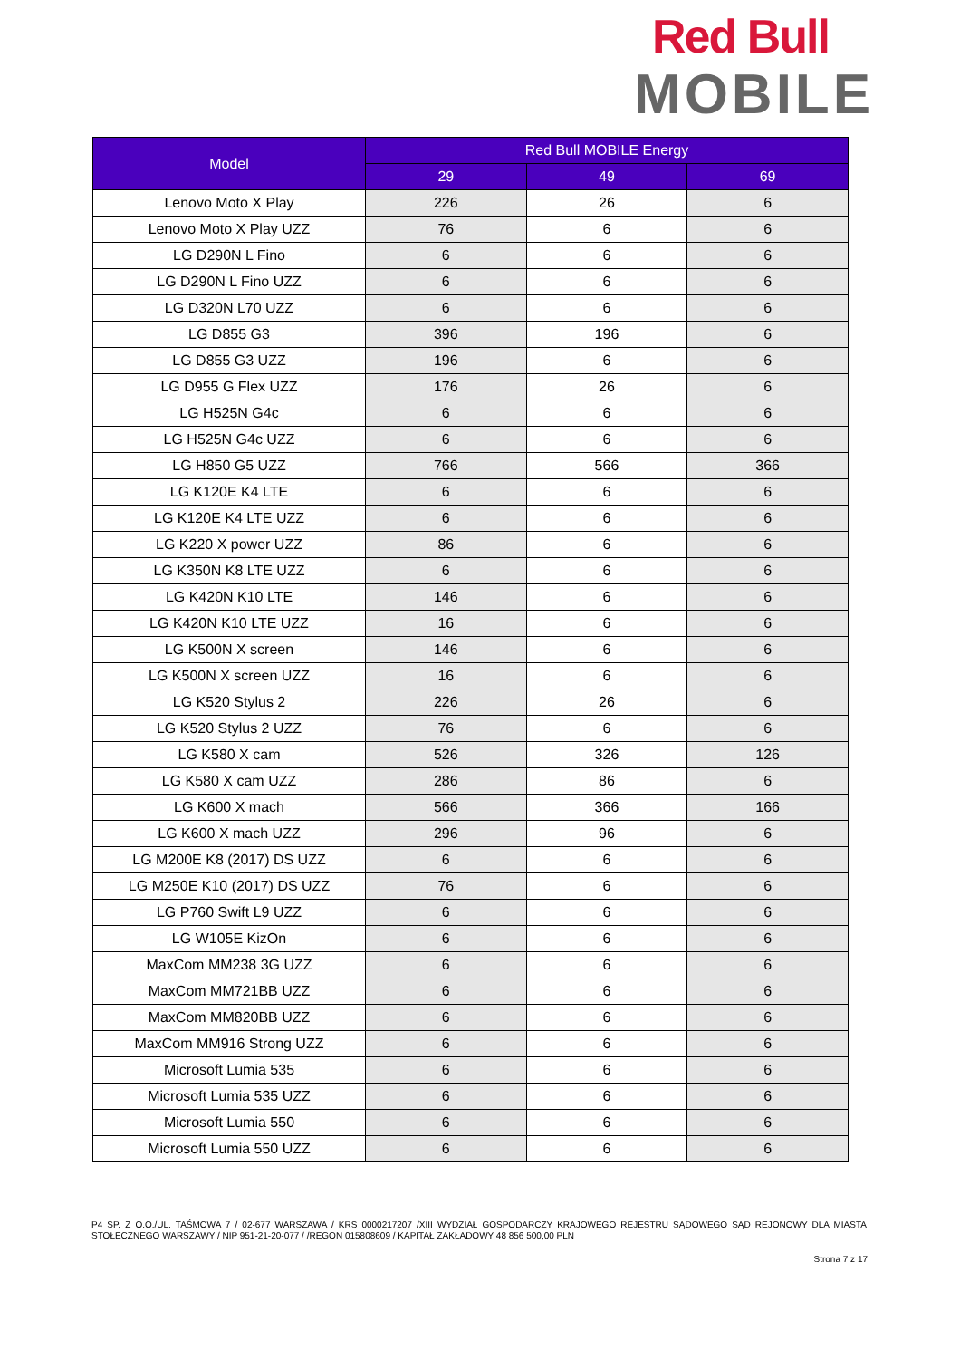Red Bull
MOBILE
| Model | Red Bull MOBILE Energy | | |
| --- | --- | --- | --- |
| | 29 | 49 | 69 |
| Lenovo Moto X Play | 226 | 26 | 6 |
| Lenovo Moto X Play UZZ | 76 | 6 | 6 |
| LG D290N L Fino | 6 | 6 | 6 |
| LG D290N L Fino UZZ | 6 | 6 | 6 |
| LG D320N L70 UZZ | 6 | 6 | 6 |
| LG D855 G3 | 396 | 196 | 6 |
| LG D855 G3 UZZ | 196 | 6 | 6 |
| LG D955 G Flex UZZ | 176 | 26 | 6 |
| LG H525N G4c | 6 | 6 | 6 |
| LG H525N G4c UZZ | 6 | 6 | 6 |
| LG H850 G5 UZZ | 766 | 566 | 366 |
| LG K120E K4 LTE | 6 | 6 | 6 |
| LG K120E K4 LTE UZZ | 6 | 6 | 6 |
| LG K220 X power UZZ | 86 | 6 | 6 |
| LG K350N K8 LTE UZZ | 6 | 6 | 6 |
| LG K420N K10 LTE | 146 | 6 | 6 |
| LG K420N K10 LTE UZZ | 16 | 6 | 6 |
| LG K500N X screen | 146 | 6 | 6 |
| LG K500N X screen UZZ | 16 | 6 | 6 |
| LG K520 Stylus 2 | 226 | 26 | 6 |
| LG K520 Stylus 2 UZZ | 76 | 6 | 6 |
| LG K580 X cam | 526 | 326 | 126 |
| LG K580 X cam UZZ | 286 | 86 | 6 |
| LG K600 X mach | 566 | 366 | 166 |
| LG K600 X mach UZZ | 296 | 96 | 6 |
| LG M200E K8 (2017) DS UZZ | 6 | 6 | 6 |
| LG M250E K10 (2017) DS UZZ | 76 | 6 | 6 |
| LG P760 Swift L9 UZZ | 6 | 6 | 6 |
| LG W105E KizOn | 6 | 6 | 6 |
| MaxCom MM238 3G UZZ | 6 | 6 | 6 |
| MaxCom MM721BB UZZ | 6 | 6 | 6 |
| MaxCom MM820BB UZZ | 6 | 6 | 6 |
| MaxCom MM916 Strong UZZ | 6 | 6 | 6 |
| Microsoft Lumia 535 | 6 | 6 | 6 |
| Microsoft Lumia 535 UZZ | 6 | 6 | 6 |
| Microsoft Lumia 550 | 6 | 6 | 6 |
| Microsoft Lumia 550 UZZ | 6 | 6 | 6 |
P4 SP. Z O.O./UL. TAŚMOWA 7 / 02-677 WARSZAWA / KRS 0000217207 /XIII WYDZIAŁ GOSPODARCZY KRAJOWEGO REJESTRU SĄDOWEGO SĄD REJONOWY DLA MIASTA STOŁECZNEGO WARSZAWY / NIP 951-21-20-077 / /REGON 015808609 / KAPITAŁ ZAKŁADOWY 48 856 500,00 PLN
Strona 7 z 17